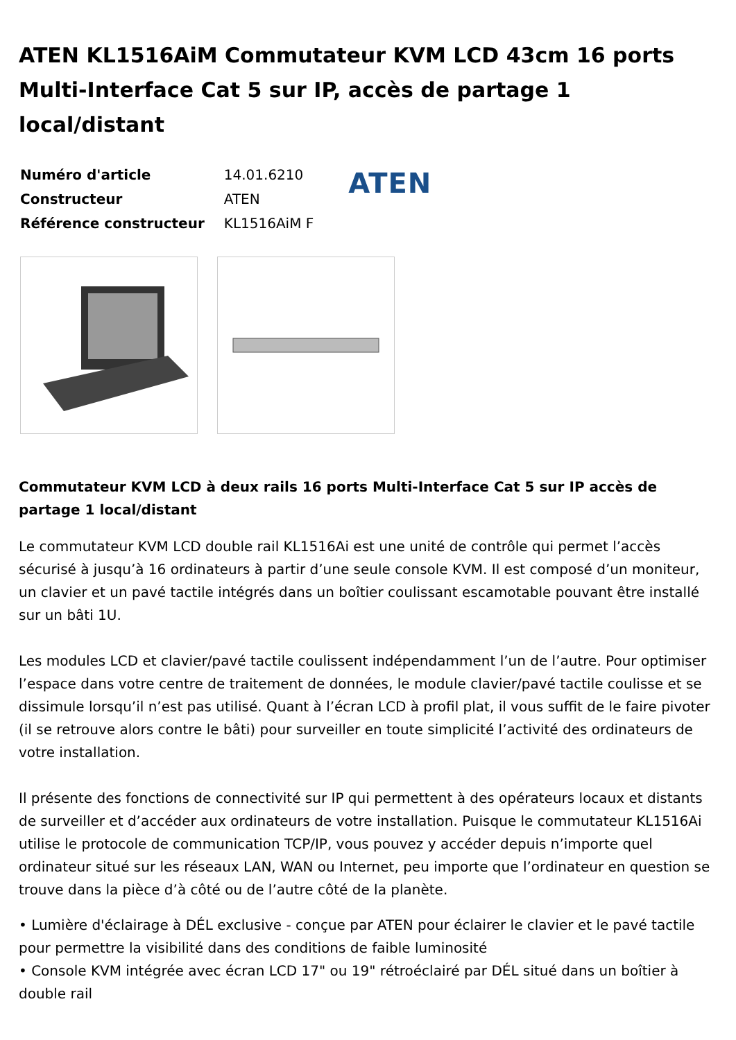ATEN KL1516AiM Commutateur KVM LCD 43cm 16 ports Multi-Interface Cat 5 sur IP, accès de partage 1 local/distant
| Numéro d'article | 14.01.6210 |
| Constructeur | ATEN |
| Référence constructeur | KL1516AiM F |
ATEN
Commutateur KVM LCD à deux rails 16 ports Multi-Interface Cat 5 sur IP accès de partage 1 local/distant
Le commutateur KVM LCD double rail KL1516Ai est une unité de contrôle qui permet l’accès sécurisé à jusqu’à 16 ordinateurs à partir d’une seule console KVM. Il est composé d’un moniteur, un clavier et un pavé tactile intégrés dans un boîtier coulissant escamotable pouvant être installé sur un bâti 1U.
Les modules LCD et clavier/pavé tactile coulissent indépendamment l’un de l’autre. Pour optimiser l’espace dans votre centre de traitement de données, le module clavier/pavé tactile coulisse et se dissimule lorsqu’il n’est pas utilisé. Quant à l’écran LCD à profil plat, il vous suffit de le faire pivoter (il se retrouve alors contre le bâti) pour surveiller en toute simplicité l’activité des ordinateurs de votre installation.
Il présente des fonctions de connectivité sur IP qui permettent à des opérateurs locaux et distants de surveiller et d’accéder aux ordinateurs de votre installation. Puisque le commutateur KL1516Ai utilise le protocole de communication TCP/IP, vous pouvez y accéder depuis n’importe quel ordinateur situé sur les réseaux LAN, WAN ou Internet, peu importe que l’ordinateur en question se trouve dans la pièce d’à côté ou de l’autre côté de la planète.
• Lumière d'éclairage à DÉL exclusive - conçue par ATEN pour éclairer le clavier et le pavé tactile pour permettre la visibilité dans des conditions de faible luminosité
• Console KVM intégrée avec écran LCD 17" ou 19" rétroéclairé par DÉL situé dans un boîtier à double rail